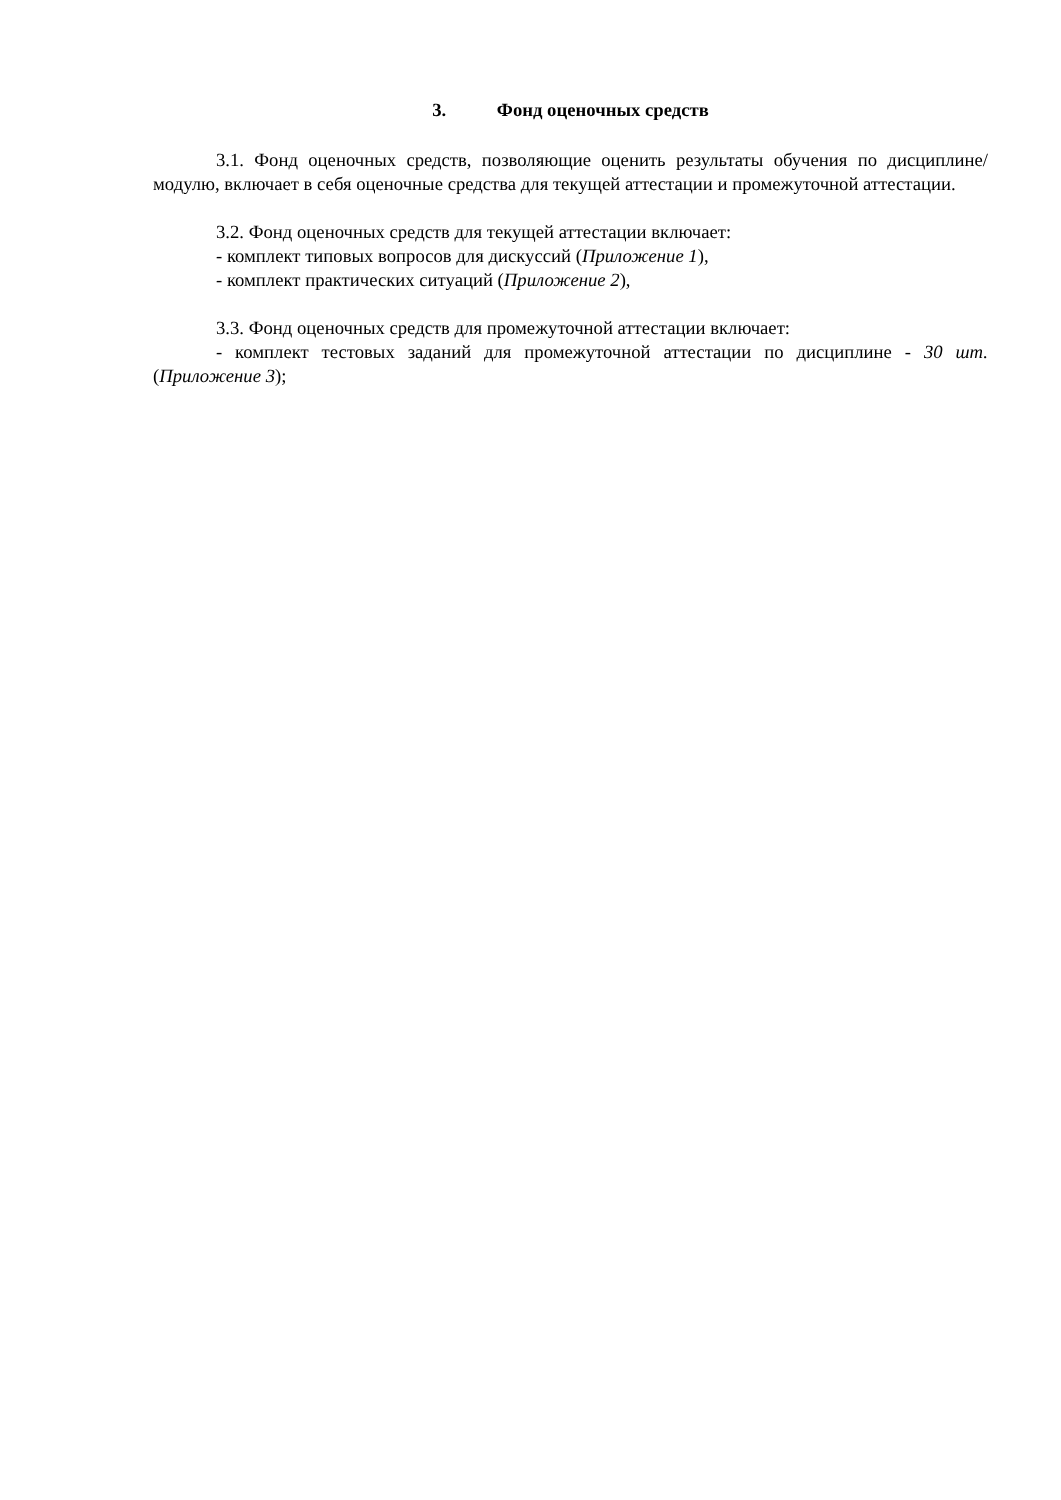3. Фонд оценочных средств
3.1. Фонд оценочных средств, позволяющие оценить результаты обучения по дисциплине/модулю, включает в себя оценочные средства для текущей аттестации и промежуточной аттестации.
3.2. Фонд оценочных средств для текущей аттестации включает:
- комплект типовых вопросов для дискуссий (Приложение 1),
- комплект практических ситуаций (Приложение 2),
3.3. Фонд оценочных средств для промежуточной аттестации включает:
- комплект тестовых заданий для промежуточной аттестации по дисциплине - 30 шт. (Приложение 3);